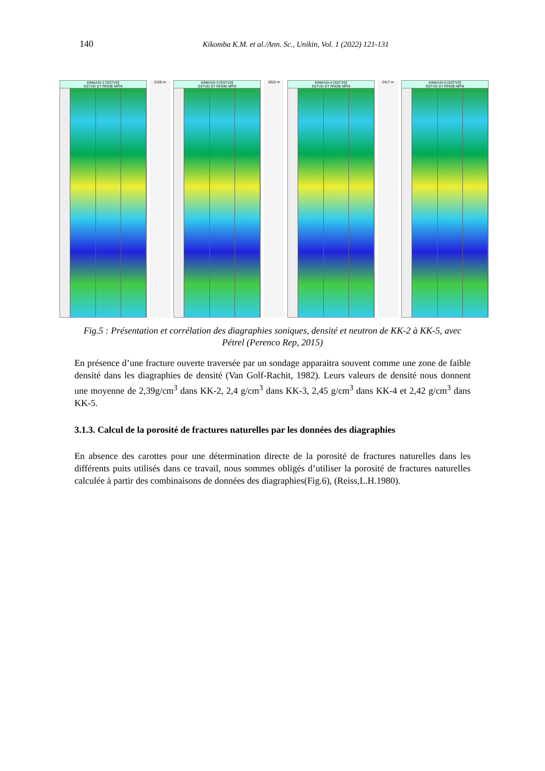140 Kikomba K.M. et al./Ann. Sc., Unikin, Vol. 1 (2022) 121-131
KINKASI-2 [SSTVD]
SSTVD DT RHOB NPHI
3126 m KINKASI-3 [SSTVD]
SSTVD DT RHOB NPHI
3022 m KINKASI-4 [SSTVD]
SSTVD DT RHOB NPHI
2417 m KINKASI-5 [SSTVD]
SSTVD DT RHOB NPHI
Fig.5 : Présentation et corrélation des diagraphies soniques, densité et neutron de KK-2 à KK-5, avec Pétrel (Perenco Rep, 2015)
En présence d’une fracture ouverte traversée par un sondage apparaitra souvent comme une zone de faible densité dans les diagraphies de densité (Van Golf-Rachit, 1982). Leurs valeurs de densité nous donnent une moyenne de 2,39g/cm<sup>3</sup> dans KK-2, 2,4 g/cm<sup>3</sup> dans KK-3, 2,45 g/cm<sup>3</sup> dans KK-4 et 2,42 g/cm<sup>3</sup> dans KK-5.
3.1.3. Calcul de la porosité de fractures naturelles par les données des diagraphies
En absence des carottes pour une détermination directe de la porosité de fractures naturelles dans les différents puits utilisés dans ce travail, nous sommes obligés d’utiliser la porosité de fractures naturelles calculée à partir des combinaisons de données des diagraphies(Fig.6), (Reiss,L.H.1980).